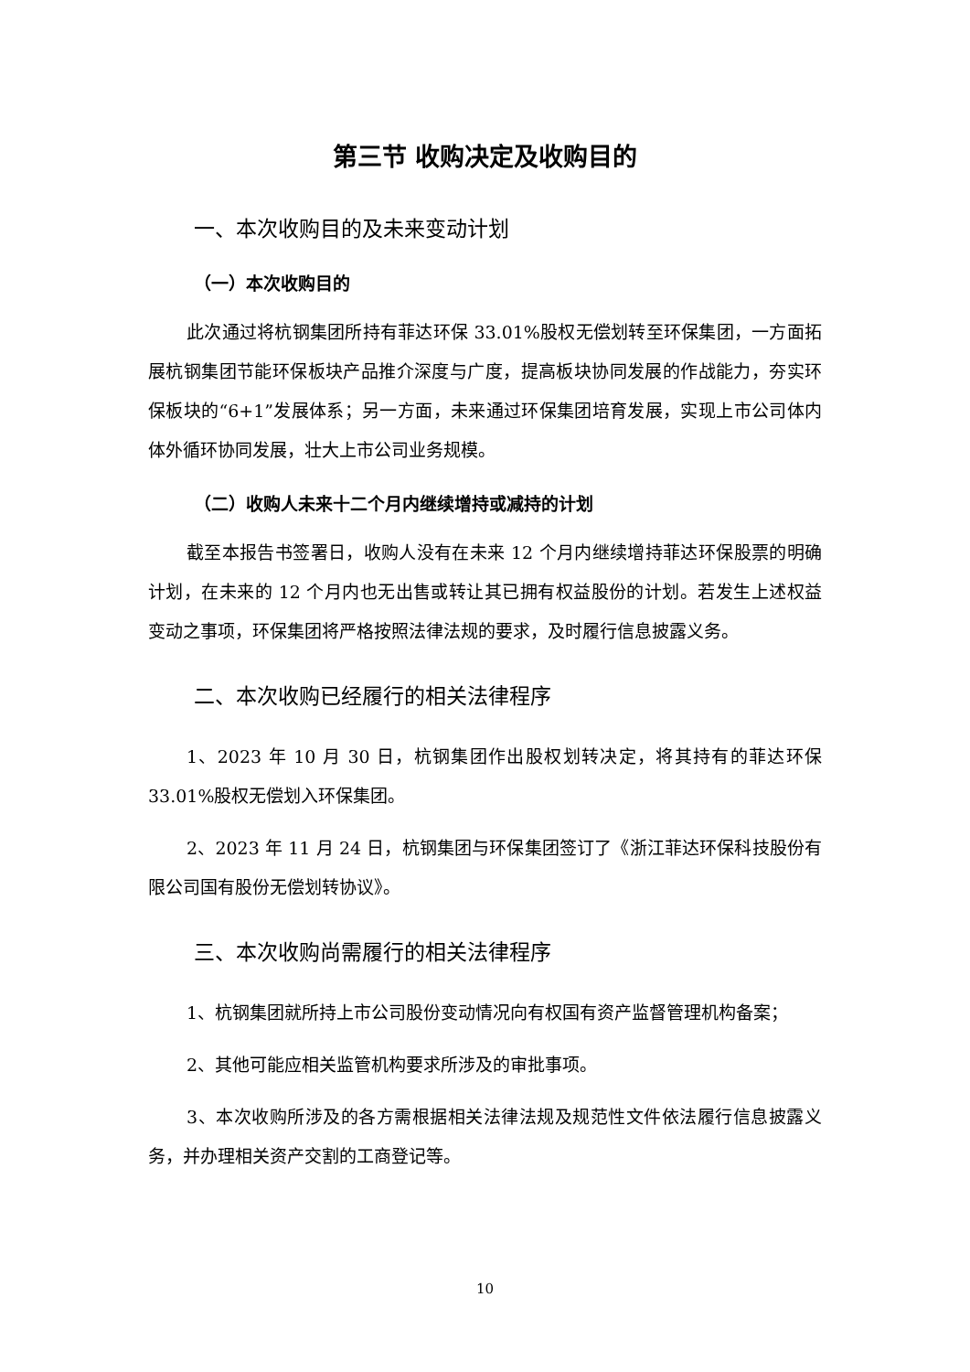第三节 收购决定及收购目的
一、本次收购目的及未来变动计划
（一）本次收购目的
此次通过将杭钢集团所持有菲达环保 33.01%股权无偿划转至环保集团，一方面拓展杭钢集团节能环保板块产品推介深度与广度，提高板块协同发展的作战能力，夯实环保板块的“6+1”发展体系；另一方面，未来通过环保集团培育发展，实现上市公司体内体外循环协同发展，壮大上市公司业务规模。
（二）收购人未来十二个月内继续增持或减持的计划
截至本报告书签署日，收购人没有在未来 12 个月内继续增持菲达环保股票的明确计划，在未来的 12 个月内也无出售或转让其已拥有权益股份的计划。若发生上述权益变动之事项，环保集团将严格按照法律法规的要求，及时履行信息披露义务。
二、本次收购已经履行的相关法律程序
1、2023 年 10 月 30 日，杭钢集团作出股权划转决定，将其持有的菲达环保33.01%股权无偿划入环保集团。
2、2023 年 11 月 24 日，杭钢集团与环保集团签订了《浙江菲达环保科技股份有限公司国有股份无偿划转协议》。
三、本次收购尚需履行的相关法律程序
1、杭钢集团就所持上市公司股份变动情况向有权国有资产监督管理机构备案；
2、其他可能应相关监管机构要求所涉及的审批事项。
3、本次收购所涉及的各方需根据相关法律法规及规范性文件依法履行信息披露义务，并办理相关资产交割的工商登记等。
10